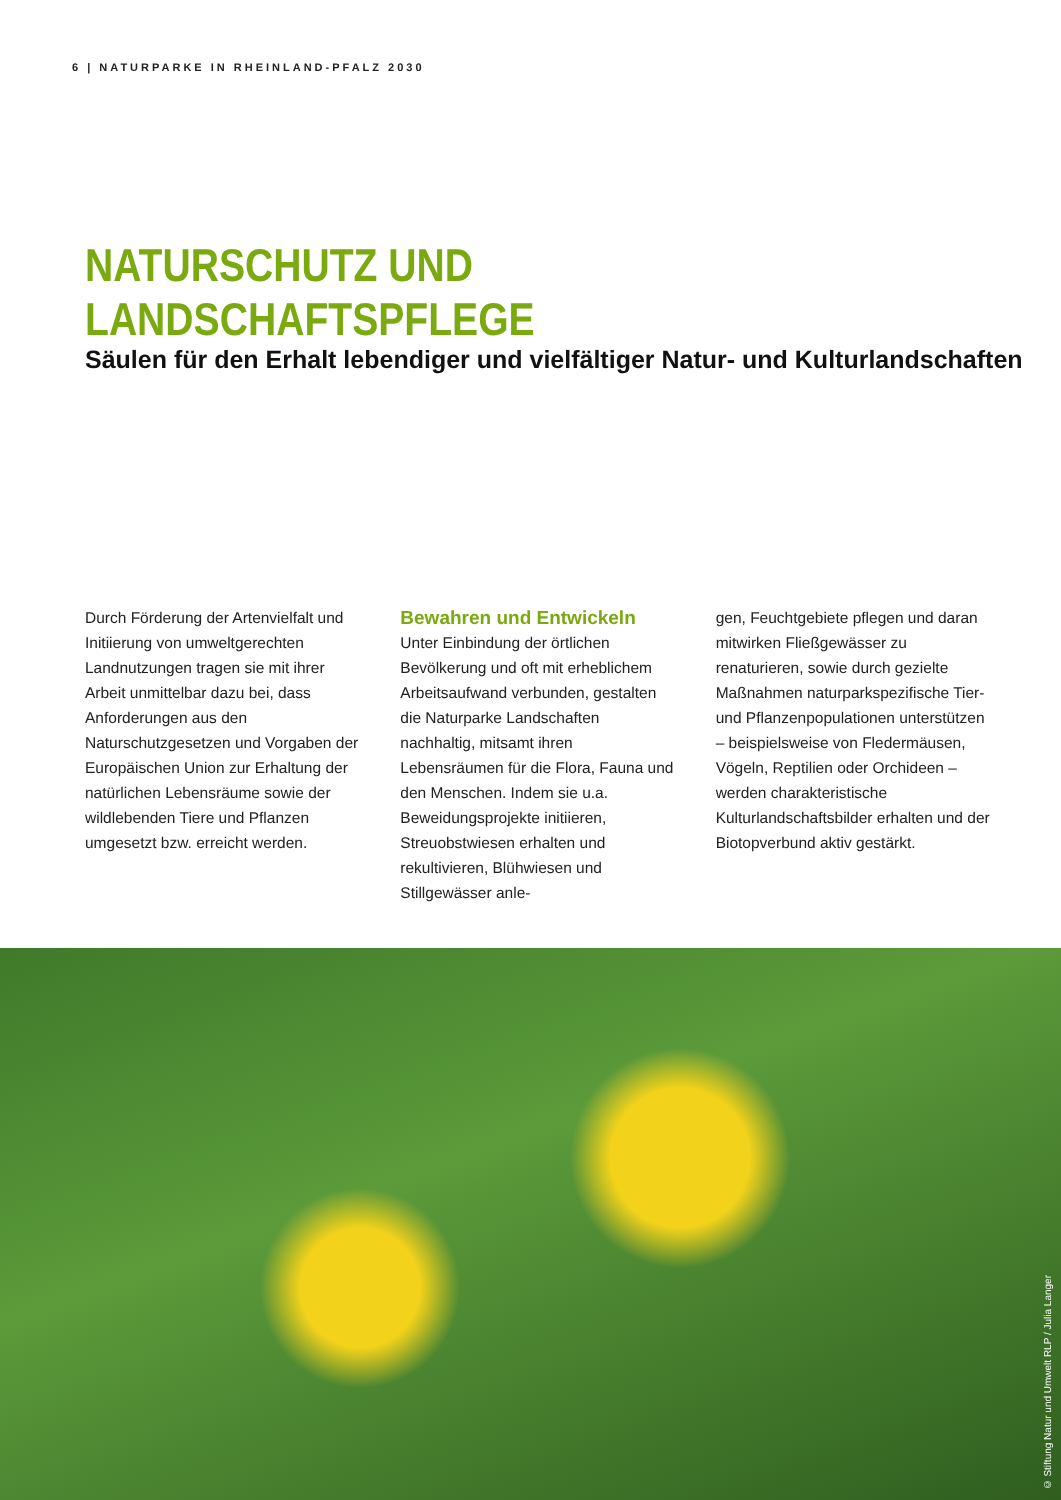6 | NATURPARKE IN RHEINLAND-PFALZ 2030
NATURSCHUTZ UND LANDSCHAFTSPFLEGE
Säulen für den Erhalt lebendiger und vielfältiger Natur- und Kulturlandschaften
Durch Förderung der Artenvielfalt und Initiierung von umweltgerechten Landnutzungen tragen sie mit ihrer Arbeit unmittelbar dazu bei, dass Anforderungen aus den Naturschutzgesetzen und Vorgaben der Europäischen Union zur Erhaltung der natürlichen Lebensräume sowie der wildlebenden Tiere und Pflanzen umgesetzt bzw. erreicht werden.
Bewahren und Entwickeln
Unter Einbindung der örtlichen Bevölkerung und oft mit erheblichem Arbeitsaufwand verbunden, gestalten die Naturparke Landschaften nachhaltig, mitsamt ihren Lebensräumen für die Flora, Fauna und den Menschen. Indem sie u.a. Beweidungsprojekte initiieren, Streuobstwiesen erhalten und rekultivieren, Blühwiesen und Stillgewässer anle-
gen, Feuchtgebiete pflegen und daran mitwirken Fließgewässer zu renaturieren, sowie durch gezielte Maßnahmen naturparkspezifische Tier- und Pflanzenpopulationen unterstützen – beispielsweise von Fledermäusen, Vögeln, Reptilien oder Orchideen – werden charakteristische Kulturlandschaftsbilder erhalten und der Biotopverbund aktiv gestärkt.
© Stiftung Natur und Umwelt RLP / Julia Langer